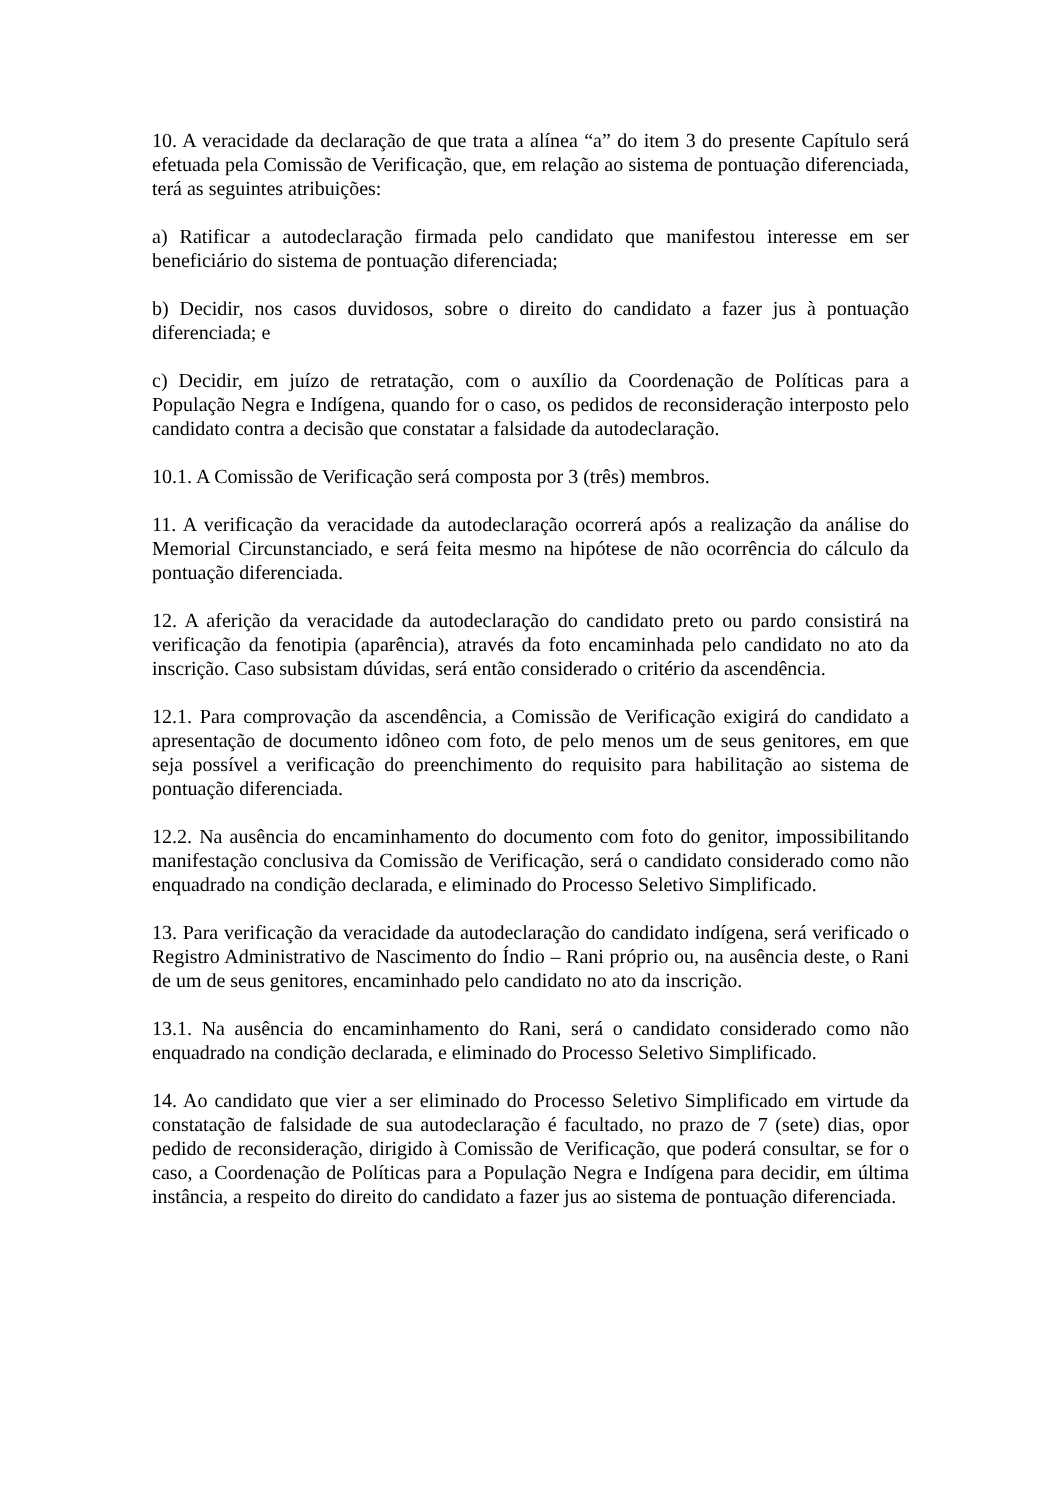10. A veracidade da declaração de que trata a alínea “a” do item 3 do presente Capítulo será efetuada pela Comissão de Verificação, que, em relação ao sistema de pontuação diferenciada, terá as seguintes atribuições:
a) Ratificar a autodeclaração firmada pelo candidato que manifestou interesse em ser beneficiário do sistema de pontuação diferenciada;
b) Decidir, nos casos duvidosos, sobre o direito do candidato a fazer jus à pontuação diferenciada; e
c) Decidir, em juízo de retratação, com o auxílio da Coordenação de Políticas para a População Negra e Indígena, quando for o caso, os pedidos de reconsideração interposto pelo candidato contra a decisão que constatar a falsidade da autodeclaração.
10.1. A Comissão de Verificação será composta por 3 (três) membros.
11. A verificação da veracidade da autodeclaração ocorrerá após a realização da análise do Memorial Circunstanciado, e será feita mesmo na hipótese de não ocorrência do cálculo da pontuação diferenciada.
12. A aferição da veracidade da autodeclaração do candidato preto ou pardo consistirá na verificação da fenotipia (aparência), através da foto encaminhada pelo candidato no ato da inscrição. Caso subsistam dúvidas, será então considerado o critério da ascendência.
12.1. Para comprovação da ascendência, a Comissão de Verificação exigirá do candidato a apresentação de documento idôneo com foto, de pelo menos um de seus genitores, em que seja possível a verificação do preenchimento do requisito para habilitação ao sistema de pontuação diferenciada.
12.2. Na ausência do encaminhamento do documento com foto do genitor, impossibilitando manifestação conclusiva da Comissão de Verificação, será o candidato considerado como não enquadrado na condição declarada, e eliminado do Processo Seletivo Simplificado.
13. Para verificação da veracidade da autodeclaração do candidato indígena, será verificado o Registro Administrativo de Nascimento do Índio – Rani próprio ou, na ausência deste, o Rani de um de seus genitores, encaminhado pelo candidato no ato da inscrição.
13.1. Na ausência do encaminhamento do Rani, será o candidato considerado como não enquadrado na condição declarada, e eliminado do Processo Seletivo Simplificado.
14. Ao candidato que vier a ser eliminado do Processo Seletivo Simplificado em virtude da constatação de falsidade de sua autodeclaração é facultado, no prazo de 7 (sete) dias, opor pedido de reconsideração, dirigido à Comissão de Verificação, que poderá consultar, se for o caso, a Coordenação de Políticas para a População Negra e Indígena para decidir, em última instância, a respeito do direito do candidato a fazer jus ao sistema de pontuação diferenciada.